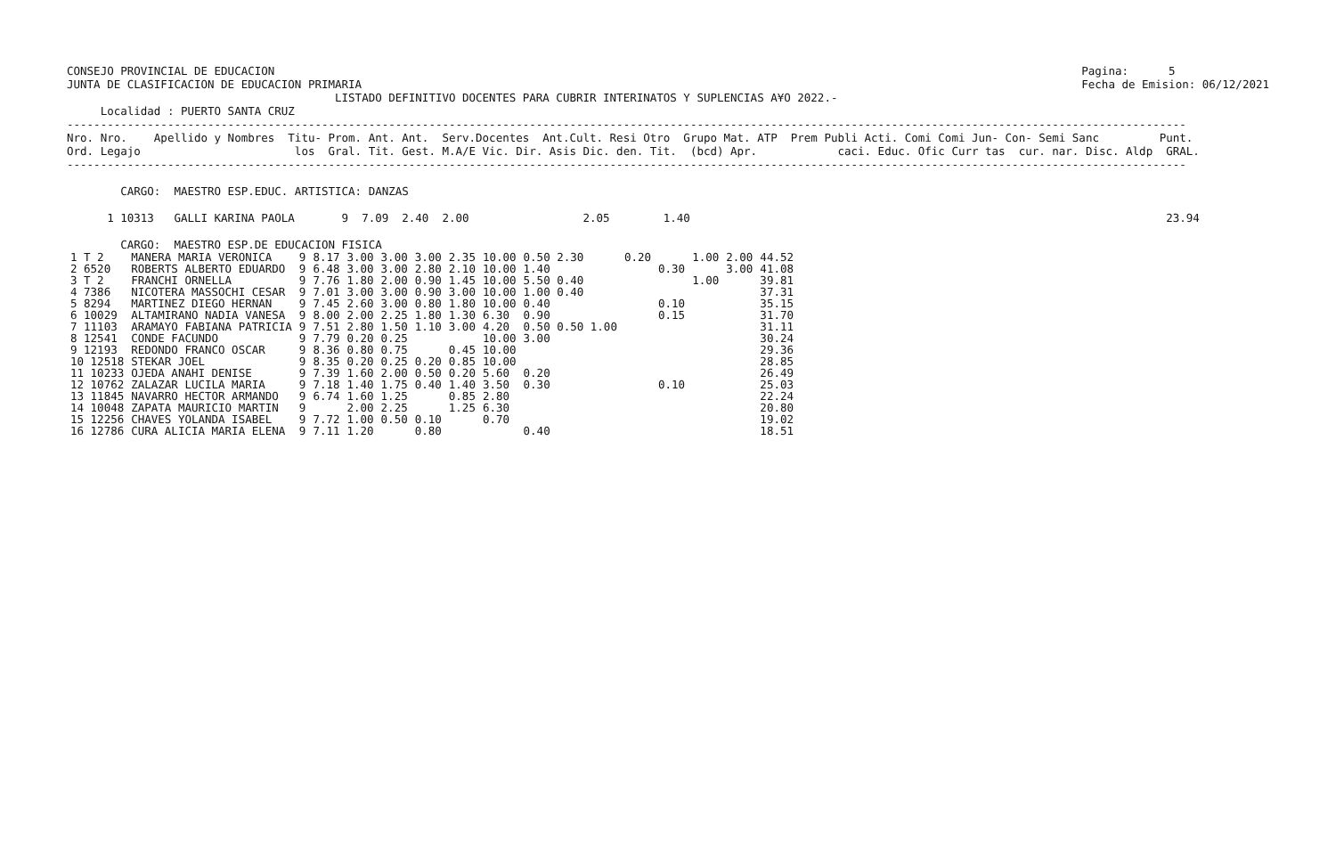CONSEJO PROVINCIAL DE EDUCACION
JUNTA DE CLASIFICACION DE EDUCACION PRIMARIA
Pagina:      5
Fecha de Emision: 06/12/2021
                                        LISTADO DEFINITIVO DOCENTES PARA CUBRIR INTERINATOS Y SUPLENCIAS A¥O 2022.-
     Localidad : PUERTO SANTA CRUZ
-----------------------------------------------------------------------------------------------------------------------------------------------------------------------
Nro. Nro.    Apellido y Nombres  Titu- Prom. Ant. Ant.  Serv.Docentes  Ant.Cult. Resi Otro  Grupo Mat. ATP  Prem Publi Acti. Comi Comi Jun- Con- Semi Sanc         Punt.
Ord. Legajo                       los  Gral. Tit. Gest. M.A/E Vic. Dir. Asis Dic. den. Tit.  (bcd) Apr.            caci. Educ. Ofic Curr tas  cur. nar. Disc. Aldp  GRAL.
-----------------------------------------------------------------------------------------------------------------------------------------------------------------------

        CARGO:  MAESTRO ESP.EDUC. ARTISTICA: DANZAS

      1 10313   GALLI KARINA PAOLA       9  7.09  2.40  2.00                 2.05        1.40                                                                       23.94

        CARGO:  MAESTRO ESP.DE EDUCACION FISICA
| 1 T 2 | MANERA MARIA VERONICA | 9 | 8.17 | 3.00 | 3.00 | 3.00 | 2.35 | 10.00 | 0.50 2.30 | 0.20 | | 1.00 | 2.00 | 44.52 |
| 2 6520 | ROBERTS ALBERTO EDUARDO | 9 | 6.48 | 3.00 | 3.00 | 2.80 | 2.10 | 10.00 | 1.40 | | 0.30 | | 3.00 | 41.08 |
| 3 T 2 | FRANCHI ORNELLA | 9 | 7.76 | 1.80 | 2.00 | 0.90 | 1.45 | 10.00 | 5.50 0.40 | | | 1.00 | | 39.81 |
| 4 7386 | NICOTERA MASSOCHI CESAR | 9 | 7.01 | 3.00 | 3.00 | 0.90 | 3.00 | 10.00 | 1.00 0.40 | | | | | 37.31 |
| 5 8294 | MARTINEZ DIEGO HERNAN | 9 | 7.45 | 2.60 | 3.00 | 0.80 | 1.80 | 10.00 | 0.40 | | 0.10 | | | 35.15 |
| 6 10029 | ALTAMIRANO NADIA VANESA | 9 | 8.00 | 2.00 | 2.25 | 1.80 | 1.30 | 6.30 | 0.90 | | 0.15 | | | 31.70 |
| 7 11103 | ARAMAYO FABIANA PATRICIA | 9 | 7.51 | 2.80 | 1.50 | 1.10 | 3.00 | 4.20 | 0.50 0.50 1.00 | | | | | 31.11 |
| 8 12541 | CONDE FACUNDO | 9 | 7.79 | 0.20 | 0.25 | | | 10.00 | 3.00 | | | | | 30.24 |
| 9 12193 | REDONDO FRANCO OSCAR | 9 | 8.36 | 0.80 | 0.75 | | 0.45 | 10.00 | | | | | | 29.36 |
| 10 12518 | STEKAR JOEL | 9 | 8.35 | 0.20 | 0.25 | 0.20 | 0.85 | 10.00 | | | | | | 28.85 |
| 11 10233 | OJEDA ANAHI DENISE | 9 | 7.39 | 1.60 | 2.00 | 0.50 | 0.20 | 5.60 | 0.20 | | | | | 26.49 |
| 12 10762 | ZALAZAR LUCILA MARIA | 9 | 7.18 | 1.40 | 1.75 | 0.40 | 1.40 | 3.50 | 0.30 | | 0.10 | | | 25.03 |
| 13 11845 | NAVARRO HECTOR ARMANDO | 9 | 6.74 | 1.60 | 1.25 | | 0.85 | 2.80 | | | | | | 22.24 |
| 14 10048 | ZAPATA MAURICIO MARTIN | 9 | | 2.00 | 2.25 | | 1.25 | 6.30 | | | | | | 20.80 |
| 15 12256 | CHAVES YOLANDA ISABEL | 9 | 7.72 | 1.00 | 0.50 | 0.10 | | 0.70 | | | | | | 19.02 |
| 16 12786 | CURA ALICIA MARIA ELENA | 9 | 7.11 | 1.20 | | 0.80 | | | 0.40 | | | | | 18.51 |